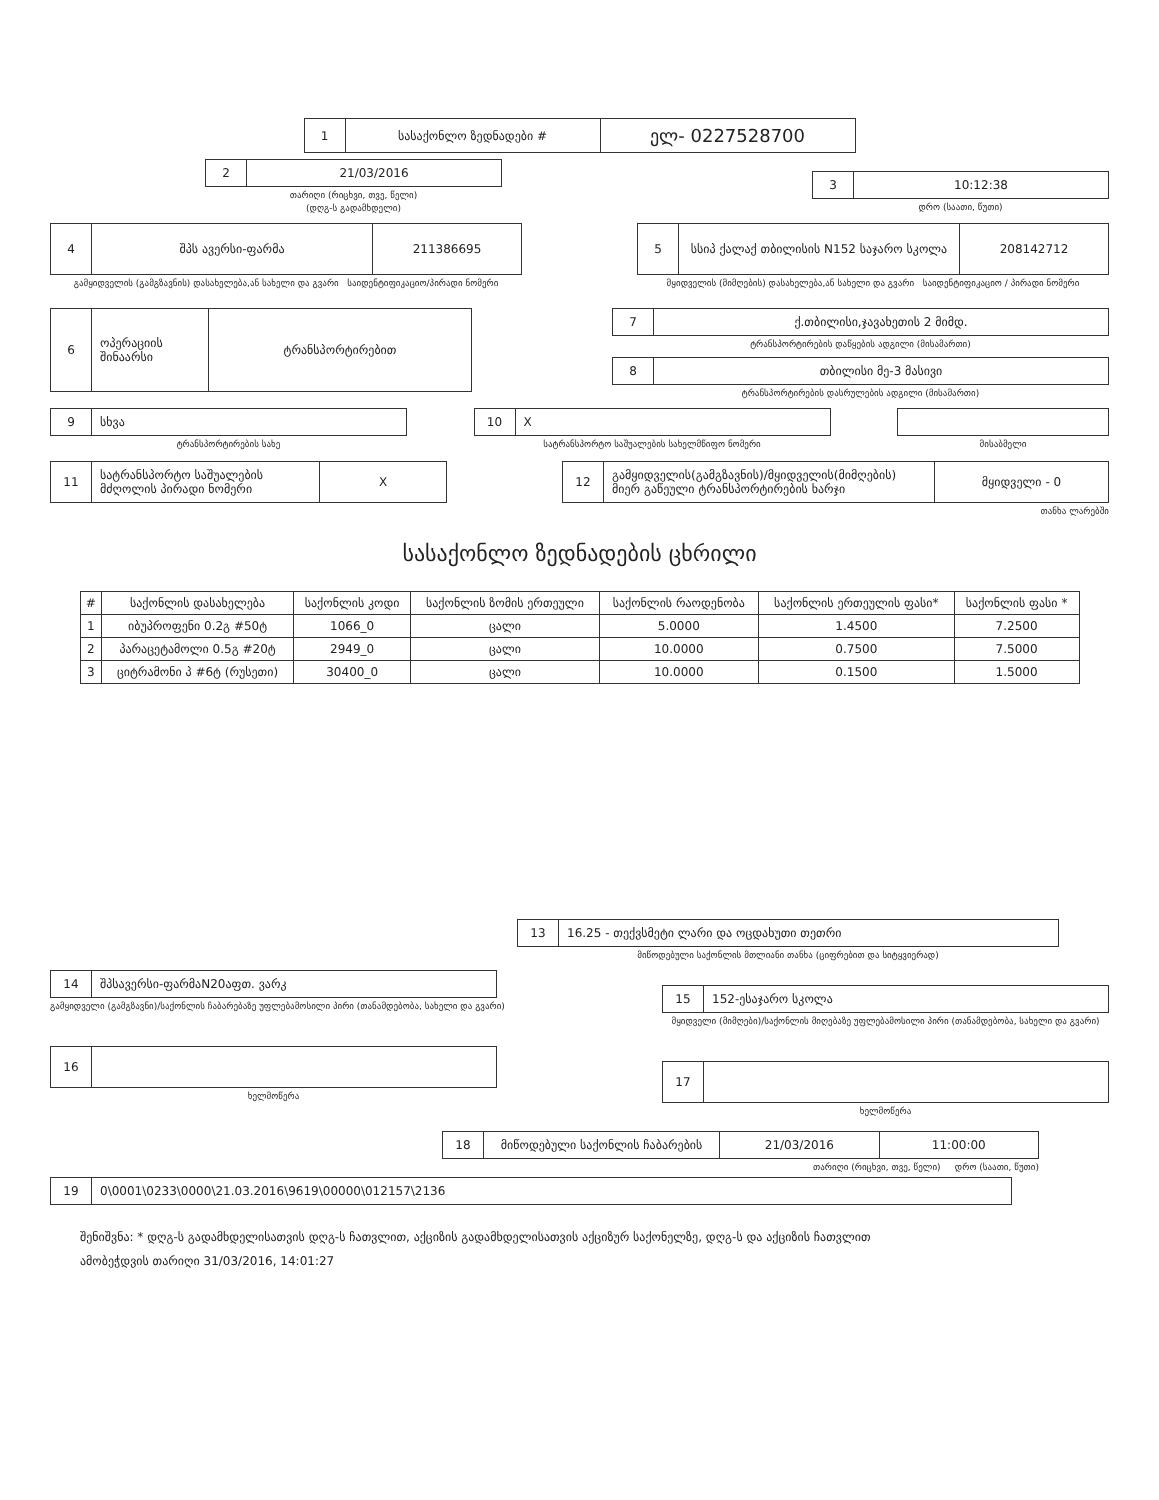1 სასაქონლო ზედნადები #
ელ- 0227528700
2 21/03/2016
თარიღი (რიცხვი, თვე, წელი)
(დღგ-ს გადამხდელი)
3 10:12:38
დრო (საათი, წუთი)
4 შპს ავერსი-ფარმა 211386695
გამყიდველის (გამგზავნის) დასახელება,ან სახელი და გვარი საიდენტიფიკაციო/პირადი ნომერი
5 სსიპ ქალაქ თბილისის N152 საჯარო სკოლა
208142712
მყიდველის (მიმღების) დასახელება,ან სახელი და გვარი საიდენტიფიკაციო / პირადი ნომერი
6 ოპერაციის შინაარსი
ტრანსპორტირებით
7 ქ.თბილისი,ჯავახეთის 2 მიმდ.
ტრანსპორტირების დაწყების ადგილი (მისამართი)
8 თბილისი მე-3 მასივი
ტრანსპორტირების დასრულების ადგილი (მისამართი)
9 სხვა
ტრანსპორტირების სახე
10 X
სატრანსპორტო საშუალების სახელმწიფო ნომერი
მისაბმელი
11 სატრანსპორტო საშუალების მძღოლის პირადი ნომერი
X
12 გამყიდველის(გამგზავნის)/მყიდველის(მიმღების) მიერ გაწეული ტრანსპორტირების ხარჯი
მყიდველი - 0
თანხა ლარებში
სასაქონლო ზედნადების ცხრილი
| # | საქონლის დასახელება | საქონლის კოდი | საქონლის ზომის ერთეული | საქონლის რაოდენობა | საქონლის ერთეულის ფასი* | საქონლის ფასი * |
| --- | --- | --- | --- | --- | --- | --- |
| 1 | იბუპროფენი 0.2გ #50ტ | 1066_0 | ცალი | 5.0000 | 1.4500 | 7.2500 |
| 2 | პარაცეტამოლი 0.5გ #20ტ | 2949_0 | ცალი | 10.0000 | 0.7500 | 7.5000 |
| 3 | ციტრამონი პ #6ტ (რუსეთი) | 30400_0 | ცალი | 10.0000 | 0.1500 | 1.5000 |
13 16.25 - თექვსმეტი ლარი და ოცდახუთი თეთრი
მიწოდებული საქონლის მთლიანი თანხა (ციფრებით და სიტყვიერად)
14 შპსავერსი-ფარმაN20აფთ. ვარკ
გამყიდველი (გამგზავნი)/საქონლის ჩაბარებაზე უფლებამოსილი პირი (თანამდებობა, სახელი და გვარი)
15 152-ესაჯარო სკოლა
მყიდველი (მიმღები)/საქონლის მიღებაზე უფლებამოსილი პირი (თანამდებობა, სახელი და გვარი)
16
ხელმოწერა
17
ხელმოწერა
18 მიწოდებული საქონლის ჩაბარების 21/03/2016 11:00:00
თარიღი (რიცხვი, თვე, წელი) დრო (საათი, წუთი)
19 0\0001\0233\0000\21.03.2016\9619\00000\012157\2136
შენიშვნა: * დღგ-ს გადამხდელისათვის დღგ-ს ჩათვლით, აქციზის გადამხდელისათვის აქციზურ საქონელზე, დღგ-ს და აქციზის ჩათვლით
ამობეჭდვის თარიღი 31/03/2016, 14:01:27